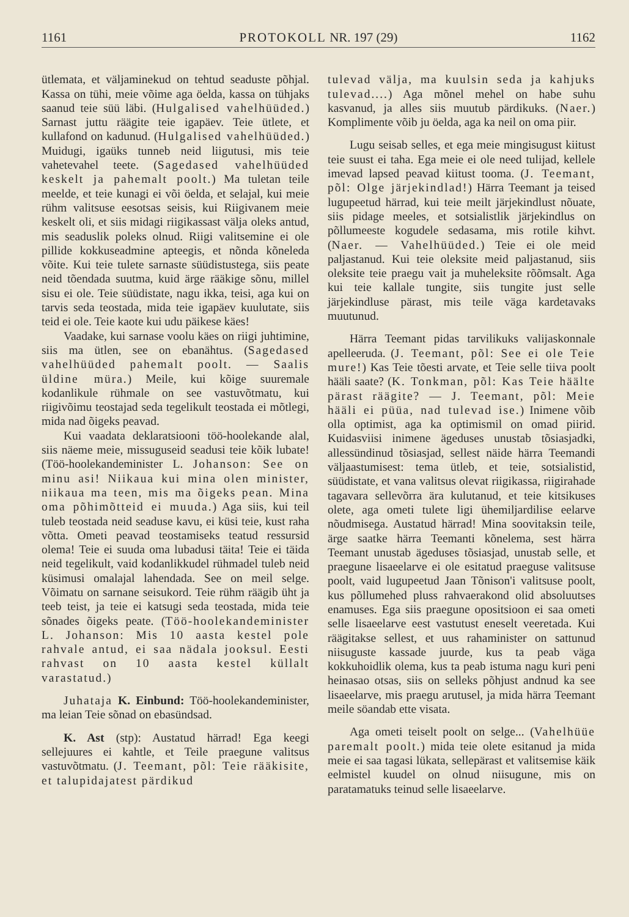1161 PROTOKOLL NR. 197 (29) 1162
ütlemata, et väljaminekud on tehtud seaduste põhjal. Kassa on tühi, meie võime aga öelda, kassa on tühjaks saanud teie süü läbi. (Hulgalised vahelhüüded.) Sarnast juttu räägite teie igapäev. Teie ütlete, et kullafond on kadunud. (Hulgalised vahelhüüded.) Muidugi, igaüks tunneb neid liigutusi, mis teie vahetevahel teete. (Sagedased vahelhüüded keskelt ja pahemalt poolt.) Ma tuletan teile meelde, et teie kunagi ei või öelda, et selajal, kui meie rühm valitsuse eesotsas seisis, kui Riigivanem meie keskelt oli, et siis midagi riigikassast välja oleks antud, mis seaduslik poleks olnud. Riigi valitsemine ei ole pillide kokkuseadmine apteegis, et nõnda kõneleda võite. Kui teie tulete sarnaste süüdistustega, siis peate neid tõendada suutma, kuid ärge rääkige sõnu, millel sisu ei ole. Teie süüdistate, nagu ikka, teisi, aga kui on tarvis seda teostada, mida teie igapäev kuulutate, siis teid ei ole. Teie kaote kui udu päikese käes!
Vaadake, kui sarnase voolu käes on riigi juhtimine, siis ma ütlen, see on ebanähtus. (Sagedased vahelhüüded pahemalt poolt. — Saalis üldine müra.) Meile, kui kõige suuremale kodanlikule rühmale on see vastuvõtmatu, kui riigivõimu teostajad seda tegelikult teostada ei mõtlegi, mida nad õigeks peavad.
Kui vaadata deklaratsiooni töö-hoolekande alal, siis näeme meie, missuguseid seadusi teie kõik lubate! (Töö-hoolekandeminister L. Johanson: See on minu asi! Niikaua kui mina olen minister, niikaua ma teen, mis ma õigeks pean. Mina oma põhimõtteid ei muuda.) Aga siis, kui teil tuleb teostada neid seaduse kavu, ei küsi teie, kust raha võtta. Ometi peavad teostamiseks teatud ressursid olema! Teie ei suuda oma lubadusi täita! Teie ei täida neid tegelikult, vaid kodanlikkudel rühmadel tuleb neid küsimusi omalajal lahendada. See on meil selge. Võimatu on sarnane seisukord. Teie rühm räägib üht ja teeb teist, ja teie ei katsugi seda teostada, mida teie sõnades õigeks peate. (Töö-hoolekandeminister L. Johanson: Mis 10 aasta kestel pole rahvale antud, ei saa nädala jooksul. Eesti rahvast on 10 aasta kestel küllalt varastatud.)
Juhataja K. Einbund: Töö-hoolekandeminister, ma leian Teie sõnad on ebasündsad.
K. Ast (stp): Austatud härrad! Ega keegi sellejuures ei kahtle, et Teile praegune valitsus vastuvõtmatu. (J. Teemant, põl: Teie rääkisite, et talupidajatest pärdikud
tulevad välja, ma kuulsin seda ja kahjuks tulevad....) Aga mõnel mehel on habe suhu kasvanud, ja alles siis muutub pärdikuks. (Naer.) Komplimente võib ju öelda, aga ka neil on oma piir.
Lugu seisab selles, et ega meie mingisugust kiitust teie suust ei taha. Ega meie ei ole need tulijad, kellele imevad lapsed peavad kiitust tooma. (J. Teemant, põl: Olge järjekindlad!) Härra Teemant ja teised lugupeetud härrad, kui teie meilt järjekindlust nõuate, siis pidage meeles, et sotsialistlik järjekindlus on põllumeeste kogudele sedasama, mis rotile kihvt. (Naer. — Vahelhüüded.) Teie ei ole meid paljastanud. Kui teie oleksite meid paljastanud, siis oleksite teie praegu vait ja muheleksite rõõmsalt. Aga kui teie kallale tungite, siis tungite just selle järjekindluse pärast, mis teile väga kardetavaks muutunud.
Härra Teemant pidas tarvilikuks valijaskonnale apelleeruda. (J. Teemant, põl: See ei ole Teie mure!) Kas Teie tõesti arvate, et Teie selle tiiva poolt hääli saate? (K. Tonkman, põl: Kas Teie häälte pärast räägite? — J. Teemant, põl: Meie hääli ei püüa, nad tulevad ise.) Inimene võib olla optimist, aga ka optimismil on omad piirid. Kuidasviisi inimene ägeduses unustab tõsiasjadki, allessündinud tõsiasjad, sellest näide härra Teemandi väljaastumisest: tema ütleb, et teie, sotsialistid, süüdistate, et vana valitsus olevat riigikassa, riigirahade tagavara sellevõrra ära kulutanud, et teie kitsikuses olete, aga ometi tulete ligi ühemiljardilise eelarve nõudmisega. Austatud härrad! Mina soovitaksin teile, ärge saatke härra Teemanti kõnelema, sest härra Teemant unustab ägeduses tõsiasjad, unustab selle, et praegune lisaeelarve ei ole esitatud praeguse valitsuse poolt, vaid lugupeetud Jaan Tõnison'i valitsuse poolt, kus põllumehed pluss rahvaerakond olid absoluutses enamuses. Ega siis praegune opositsioon ei saa ometi selle lisaeelarve eest vastutust eneselt veeretada. Kui räägitakse sellest, et uus rahaminister on sattunud niisuguste kassade juurde, kus ta peab väga kokkuhoidlik olema, kus ta peab istuma nagu kuri peni heinasao otsas, siis on selleks põhjust andnud ka see lisaeelarve, mis praegu arutusel, ja mida härra Teemant meile söandab ette visata.
Aga ometi teiselt poolt on selge... (Vahelhüüe paremalt poolt.) mida teie olete esitanud ja mida meie ei saa tagasi lükata, sellepärast et valitsemise käik eelmistel kuudel on olnud niisugune, mis on paratamatuks teinud selle lisaeelarve.